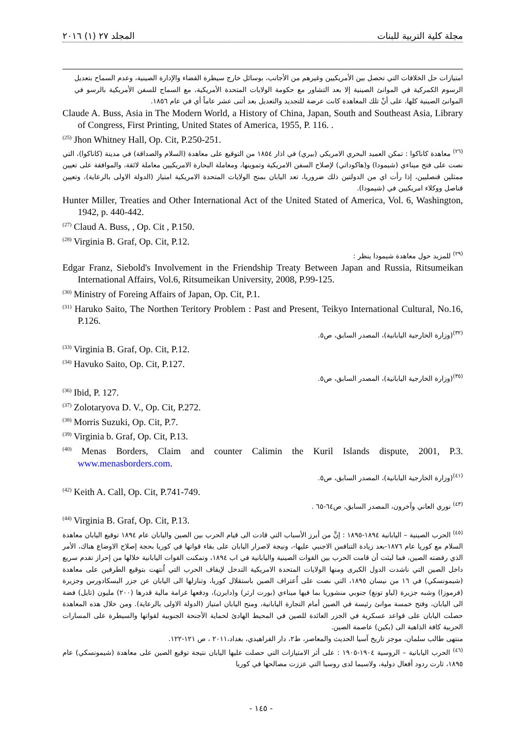مجلة كلية التربية للبنات المجلد ٢٧ (١) ٢٠١٦
امتيازات حل الخلافات التي تحصل بين الأمريكيين وغيرهم من الأجانب، بوسائل خارج سيطرة القضاء والإدارة الصينية، وعدم السماح بتعديل الرسوم الكمركية في الموانئ الصينية إلا بعد التشاور مع حكومة الولايات المتحدة الأمريكية، مع السماح للسفن الأمريكية بالرسو في الموانئ الصينية كلها، على أنْ تلك المعاهدة كانت عرضة للتجديد والتعديل بعد أثنى عشر عاماً أي في عام ١٨٥٦.
Claude A. Buss, Asia in The Modern World, a History of China, Japan, South and Southeast Asia, Library of Congress, First Printing, United States of America, 1955, P. 116. .
<sup>(25)</sup> Jhon Whitney Hall, Op. Cit, P.250-251.
<sup>(٢٦)</sup> معاهدة كاناكوا : تمكن العميد البحري الامريكي (بيري) في اذار ١٨٥٤ من التوقيع على معاهدة (السلام والصداقة) في مدينة (كاناكوا)، التي نصت على فتح ميناءي (شيمودا) و(هاكوداتي) لإصلاح السفن الامريكية وتموينها، ومعاملة البحارة الامريكيين معاملة لائقة، والموافقة على تعيين ممثلين قنصليين، إذا رأت اي من الدولتين ذلك ضروريا، تعد اليابان بمنح الولايات المتحدة الامريكية امتياز (الدولة الاولى بالرعاية)، وتعيين قناصل ووكلاء امريكيين في (شيمودا).
Hunter Miller, Treaties and Other International Act of the United Stated of America, Vol. 6, Washington, 1942, p. 440-442.
<sup>(27)</sup> Claud A. Buss, , Op. Cit , P.150.
<sup>(28)</sup> Virginia B. Graf, Op. Cit, P.12.
<sup>(٢٩)</sup> للمزيد حول معاهدة شيمودا ينظر :
Edgar Franz, Siebold's Involvement in the Friendship Treaty Between Japan and Russia, Ritsumeikan International Affairs, Vol.6, Ritsumeikan University, 2008, P.99-125.
<sup>(30)</sup> Ministry of Foreing Affairs of Japan, Op. Cit, P.1.
<sup>(31)</sup> Haruko Saito, The Northen Teritory Problem : Past and Present, Teikyo International Cultural, No.16, P.126.
<sup>(٣٢)</sup> (وزارة الخارجية اليابانية)، المصدر السابق، ص٥.
<sup>(33)</sup> Virginia B. Graf, Op. Cit, P.12.
<sup>(34)</sup> Havuko Saito, Op. Cit, P.127.
<sup>(٣٥)</sup> (وزارة الخارجية اليابانية)، المصدر السابق، ص٥.
<sup>(36)</sup> Ibid, P. 127.
<sup>(37)</sup> Zolotaryova D. V., Op. Cit, P.272.
<sup>(38)</sup> Morris Suzuki, Op. Cit, P.7.
<sup>(39)</sup> Virginia b. Graf, Op. Cit, P.13.
<sup>(40)</sup> Menas Borders, Claim and counter Calimin the Kuril Islands dispute, 2001, P.3. www.menasborders.com.
<sup>(٤١)</sup> (وزارة الخارجية اليابانية)، المصدر السابق، ص٥.
<sup>(42)</sup> Keith A. Call, Op. Cit, P.741-749.
<sup>(٤٣)</sup> نوري العاني وآخرون، المصدر السابق، ص٦٤-٦٥ .
<sup>(44)</sup> Virginia B. Graf, Op. Cit, P.13.
<sup>(٤٥)</sup> الحرب الصينية – اليابانية ١٨٩٤-١٨٩٥ : إنَّ من أبرز الأسباب التي قادت الى قيام الحرب بين الصين واليابان عام ١٨٩٤ توقيع اليابان معاهدة السلام مع كوريا عام ١٨٧٦-بعد زيادة التنافس الاجنبي عليها-، ونيجة لاصرار اليابان على بقاء قواتها في كوريا بحجة إصلاح الاوضاع هناك، الأمر الذي رفضته الصين، فما لبثت أن قامت الحرب بين القوات الصينية واليابانية في اب ١٨٩٤، وتمكنت القوات اليابانية خلالها من إحراز تقدم سريع داخل الصين التي ناشدت الدول الكبرى ومنها الولايات المتحدة الامريكية التدخل لإيقاف الحرب التي اُنتهت بتوقيع الطرفين على معاهدة (شيمونسكي) في ١٦ من نيسان ١٨٩٥، التي نصت على اُعتراف الصين باستقلال كوريا، وتنازلها الى اليابان عن جزر البسكادورس وجزيرة (فرموزا) وشبه جزيرة (لياو تونغ) جنوبي منشوريا بما فيها ميناءي (بورت ارثر) و(دايرن)، ودفعها غرامة مالية قدرها (٢٠٠) مليون (تايل) فضة الى اليابان، وفتح خمسة موانئ رئيسة في الصين أمام التجارة اليابانية، ومنح اليابان امتياز (الدولة الاولى بالرعاية). ومن خلال هذه المعاهدة حصلت اليابان على قواعد عسكرية في الجزر العائدة للصين في المحيط الهادئ لحماية الأجنحة الجنوبية لقواتها والسيطرة على المسارات الحربية كافة الذاهبة الى (بكين) عاصمة الصين.
منتهى طالب سلمان، موجز تاريخ آسيا الحديث والمعاصر، ط٢، دار الفراهيدي، بغداد،٢٠١١ ، ص ١٢١-١٢٢.
<sup>(٤٦)</sup> الحرب اليابانية – الروسية ١٩٠٤-١٩٠٥ : على أثر الامتيازات التي حصلت عليها اليابان نتيجة توقيع الصين على معاهدة (شيمونسكي) عام ١٨٩٥، ثارت ردود أفعال دولية، ولاسيما لدى روسيا التي عززت مصالحها في كوريا
- ١٤٥ -